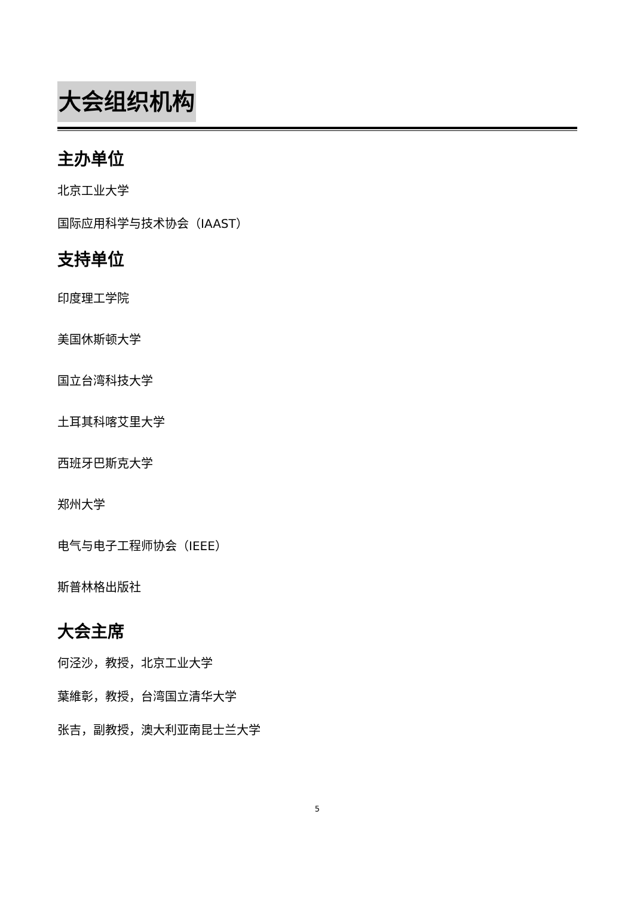大会组织机构
主办单位
北京工业大学
国际应用科学与技术协会（IAAST）
支持单位
印度理工学院
美国休斯顿大学
国立台湾科技大学
土耳其科喀艾里大学
西班牙巴斯克大学
郑州大学
电气与电子工程师协会（IEEE）
斯普林格出版社
大会主席
何泾沙，教授，北京工业大学
葉維彰，教授，台湾国立清华大学
张吉，副教授，澳大利亚南昆士兰大学
5